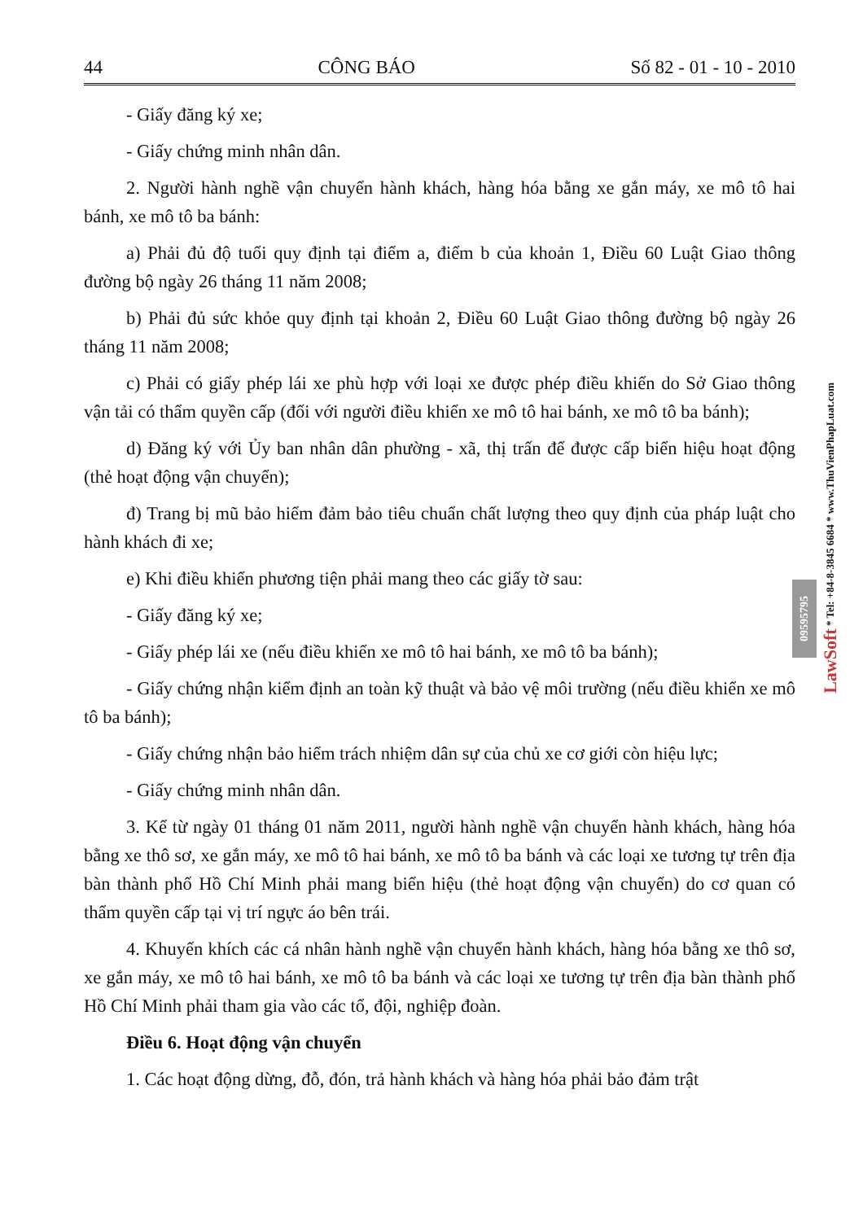44 CÔNG BÁO Số 82 - 01 - 10 - 2010
- Giấy đăng ký xe;
- Giấy chứng minh nhân dân.
2. Người hành nghề vận chuyển hành khách, hàng hóa bằng xe gắn máy, xe mô tô hai bánh, xe mô tô ba bánh:
a) Phải đủ độ tuổi quy định tại điểm a, điểm b của khoản 1, Điều 60 Luật Giao thông đường bộ ngày 26 tháng 11 năm 2008;
b) Phải đủ sức khỏe quy định tại khoản 2, Điều 60 Luật Giao thông đường bộ ngày 26 tháng 11 năm 2008;
c) Phải có giấy phép lái xe phù hợp với loại xe được phép điều khiển do Sở Giao thông vận tải có thẩm quyền cấp (đối với người điều khiển xe mô tô hai bánh, xe mô tô ba bánh);
d) Đăng ký với Ủy ban nhân dân phường - xã, thị trấn để được cấp biển hiệu hoạt động (thẻ hoạt động vận chuyển);
đ) Trang bị mũ bảo hiểm đảm bảo tiêu chuẩn chất lượng theo quy định của pháp luật cho hành khách đi xe;
e) Khi điều khiển phương tiện phải mang theo các giấy tờ sau:
- Giấy đăng ký xe;
- Giấy phép lái xe (nếu điều khiển xe mô tô hai bánh, xe mô tô ba bánh);
- Giấy chứng nhận kiểm định an toàn kỹ thuật và bảo vệ môi trường (nếu điều khiển xe mô tô ba bánh);
- Giấy chứng nhận bảo hiểm trách nhiệm dân sự của chủ xe cơ giới còn hiệu lực;
- Giấy chứng minh nhân dân.
3. Kể từ ngày 01 tháng 01 năm 2011, người hành nghề vận chuyển hành khách, hàng hóa bằng xe thô sơ, xe gắn máy, xe mô tô hai bánh, xe mô tô ba bánh và các loại xe tương tự trên địa bàn thành phố Hồ Chí Minh phải mang biển hiệu (thẻ hoạt động vận chuyển) do cơ quan có thẩm quyền cấp tại vị trí ngực áo bên trái.
4. Khuyến khích các cá nhân hành nghề vận chuyển hành khách, hàng hóa bằng xe thô sơ, xe gắn máy, xe mô tô hai bánh, xe mô tô ba bánh và các loại xe tương tự trên địa bàn thành phố Hồ Chí Minh phải tham gia vào các tổ, đội, nghiệp đoàn.
Điều 6. Hoạt động vận chuyển
1. Các hoạt động dừng, đỗ, đón, trả hành khách và hàng hóa phải bảo đảm trật
LawSoft * Tel: +84-8-3845 6684 * www.ThuVienPhapLuat.com
09595795